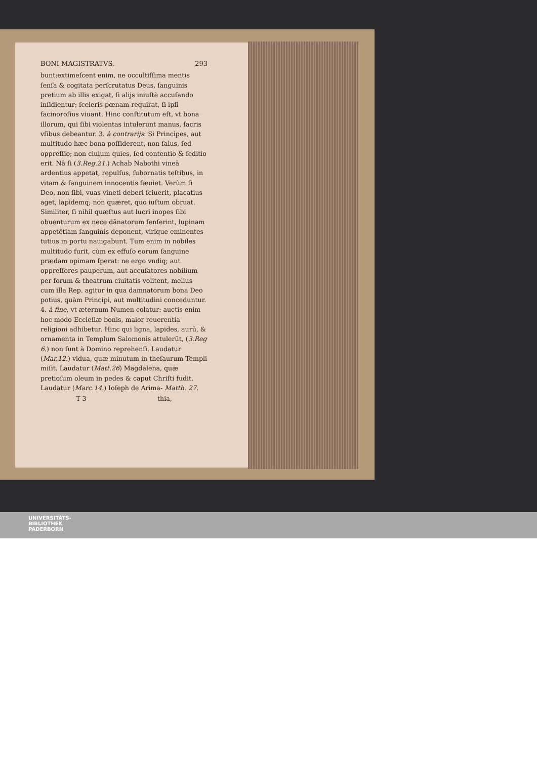BONI MAGISTRATVS. 293
bunt:extimeſcent enim, ne occultiſſima mentis ſenſa & cogitata perſcrutatus Deus, ſanguinis pretium ab illis exigat, ſi alijs iniuſtè accuſando inſidientur; ſceleris pœnam requirat, ſi ipſi facinoroſius viuant. Hinc conſtitutum eſt, vt bona illorum, qui ſibi violentas intulerunt manus, ſacris vſibus debeantur. 3. à contrarijs: Si Principes, aut multitudo hæc bona poſſiderent, non ſalus, ſed oppreſſio; non ciuium quies, ſed contentio & ſeditio erit. Nã ſi (3.Reg.21.) Achab Nabothi vineã ardentius appetat, repulſus, ſubornatis teſtibus, in vitam & ſanguinem innocentis ſæuiet. Verùm ſi Deo, non ſibi, vuas vineti deberi ſciuerit, placatius aget, lapidemq; non quæret, quo iuſtum obruat. Similiter, ſi nihil quæſtus aut lucri inopes ſibi obuenturum ex nece dãnatorum ſenſerint, lupinam appetẽtiam ſanguinis deponent, virique eminentes tutius in portu nauigabunt. Tum enim in nobiles multitudo furit, cùm ex effuſo eorum ſanguine prædam opimam ſperat: ne ergo vndiq; aut oppreſſores pauperum, aut accuſatores nobilium per forum & theatrum ciuitatis volitent, melius cum illa Rep. agitur in qua damnatorum bona Deo potius, quàm Principi, aut multitudini conceduntur. 4. à fine, vt æternum Numen colatur: auctis enim hoc modo Eccleſiæ bonis, maior reuerentia religioni adhibetur. Hinc qui ligna, lapides, aurũ, & ornamenta in Templum Salomonis attulerũt, (3.Reg 6.) non ſunt à Domino reprehenſi. Laudatur (Mar.12.) vidua, quæ minutum in theſaurum Templi miſit. Laudatur (Matt.26) Magdalena, quæ pretioſum oleum in pedes & caput Chriſti fudit. Laudatur (Marc.14.) Ioſeph de Arima- Matth. 27.
T 3 thia,
UNIVERSITÄTS-
BIBLIOTHEK
PADERBORN